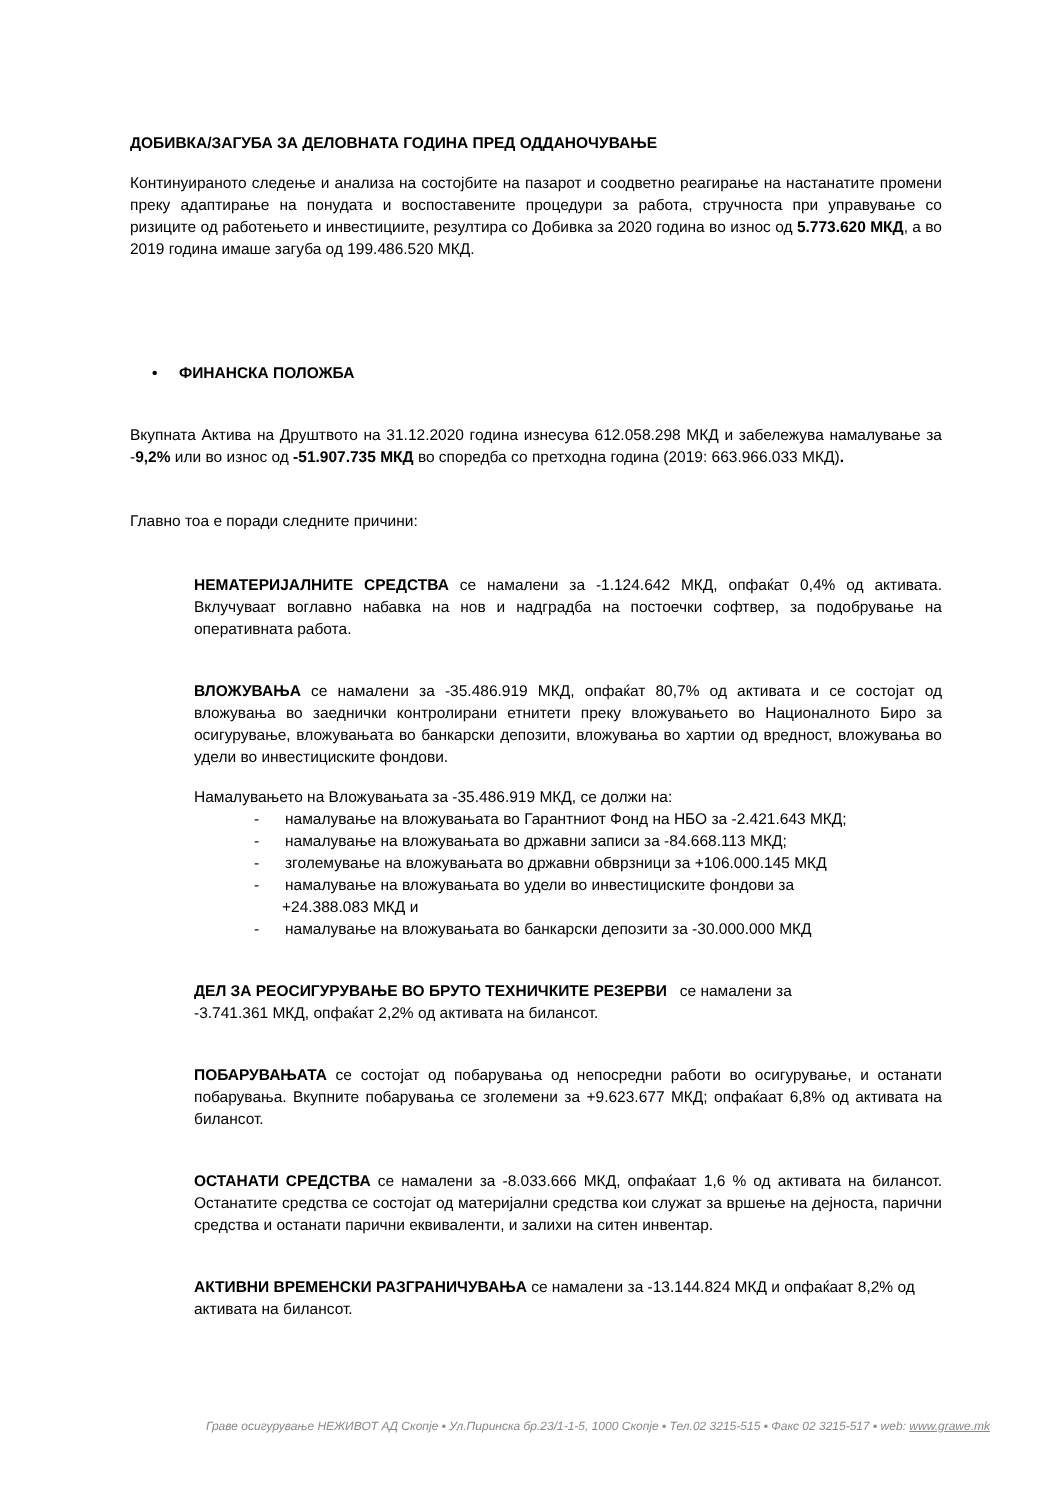ДОБИВКА/ЗАГУБА ЗА ДЕЛОВНАТА ГОДИНА ПРЕД ОДДАНОЧУВАЊЕ
Континуираното следење и анализа на состојбите на пазарот и соодветно реагирање на настанатите промени преку адаптирање на понудата и воспоставените процедури за работа, стручноста при управување со ризиците од работењето и инвестициите, резултира со Добивка за 2020 година во износ од 5.773.620 МКД, а во 2019 година имаше загуба од 199.486.520 МКД.
• ФИНАНСКА ПОЛОЖБА
Вкупната Актива на Друштвото на 31.12.2020 година изнесува 612.058.298 МКД и забележува намалување за -9,2% или во износ од -51.907.735 МКД во споредба со претходна година (2019: 663.966.033 МКД).
Главно тоа е поради следните причини:
НЕМАТЕРИЈАЛНИТЕ СРЕДСТВА се намалени за -1.124.642 МКД, опфаќат 0,4% од активата. Вклучуваат воглавно набавка на нов и надградба на постоечки софтвер, за подобрување на оперативната работа.
ВЛОЖУВАЊА се намалени за -35.486.919 МКД, опфаќат 80,7% од активата и се состојат од вложувања во заеднички контролирани етнитети преку вложувањето во Националното Биро за осигурување, вложувањата во банкарски депозити, вложувања во хартии од вредност, вложувања во удели во инвестициските фондови.
Намалувањето на Вложувањата за -35.486.919 МКД, се должи на:
- намалување на вложувањата во Гарантниот Фонд на НБО за -2.421.643 МКД;
- намалување на вложувањата во државни записи за -84.668.113 МКД;
- зголемување на вложувањата во државни обврзници за +106.000.145 МКД
- намалување на вложувањата во удели во инвестициските фондови за
+24.388.083 МКД и
- намалување на вложувањата во банкарски депозити за -30.000.000 МКД
ДЕЛ ЗА РЕОСИГУРУВАЊЕ ВО БРУТО ТЕХНИЧКИТЕ РЕЗЕРВИ се намалени за
-3.741.361 МКД, опфаќат 2,2% од активата на билансот.
ПОБАРУВАЊАТА се состојат од побарувања од непосредни работи во осигурување, и останати побарувања. Вкупните побарувања се зголемени за +9.623.677 МКД; опфаќаат 6,8% од активата на билансот.
ОСТАНАТИ СРЕДСТВА се намалени за -8.033.666 МКД, опфаќаат 1,6 % од активата на билансот. Останатите средства се состојат од материјални средства кои служат за вршење на дејноста, парични средства и останати парични еквиваленти, и залихи на ситен инвентар.
АКТИВНИ ВРЕМЕНСКИ РАЗГРАНИЧУВАЊА се намалени за -13.144.824 МКД и опфаќаат 8,2% од активата на билансот.
Граве осигурување НЕЖИВОТ АД Скопје ▪ Ул.Пиринска бр.23/1-1-5, 1000 Скопје ▪ Тел.02 3215-515 ▪ Факс 02 3215-517 ▪ web: www.grawe.mk